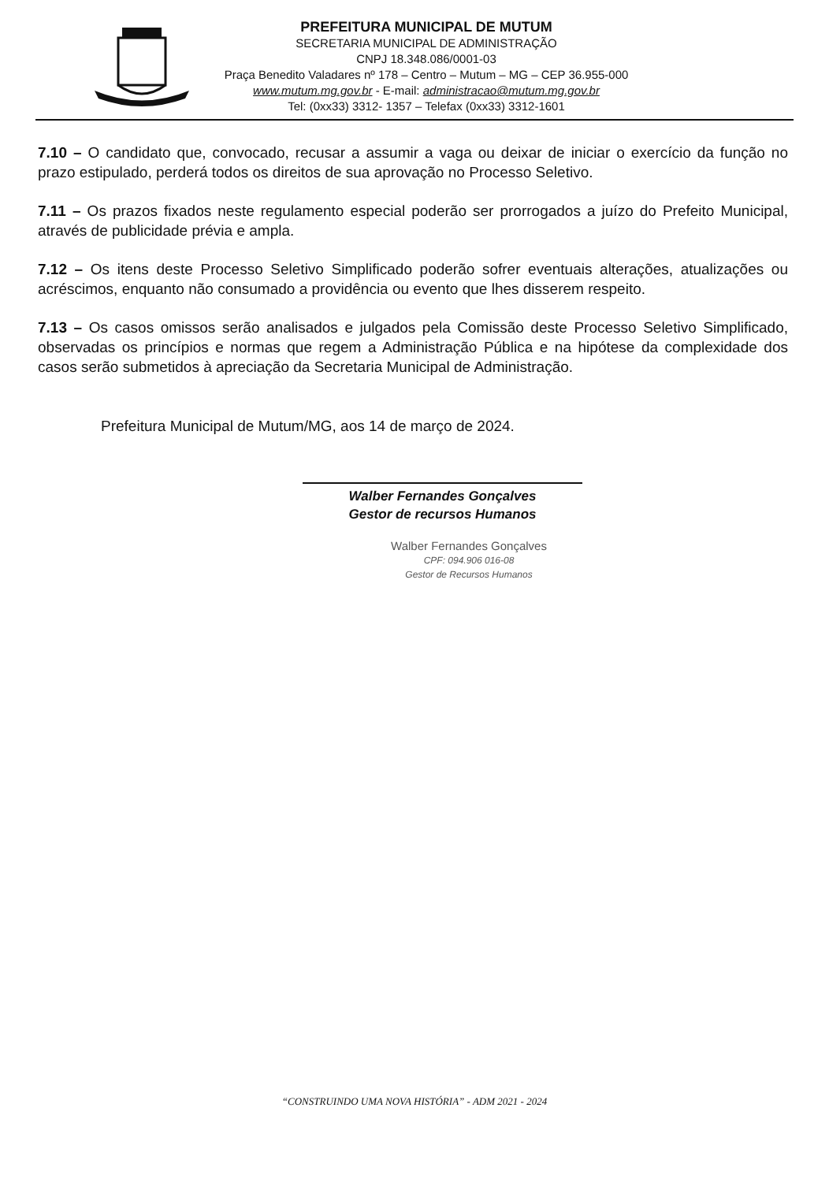PREFEITURA MUNICIPAL DE MUTUM
SECRETARIA MUNICIPAL DE ADMINISTRAÇÃO
CNPJ 18.348.086/0001-03
Praça Benedito Valadares nº 178 – Centro – Mutum – MG – CEP 36.955-000
www.mutum.mg.gov.br - E-mail: administracao@mutum.mg.gov.br
Tel: (0xx33) 3312- 1357 – Telefax (0xx33) 3312-1601
7.10 – O candidato que, convocado, recusar a assumir a vaga ou deixar de iniciar o exercício da função no prazo estipulado, perderá todos os direitos de sua aprovação no Processo Seletivo.
7.11 – Os prazos fixados neste regulamento especial poderão ser prorrogados a juízo do Prefeito Municipal, através de publicidade prévia e ampla.
7.12 – Os itens deste Processo Seletivo Simplificado poderão sofrer eventuais alterações, atualizações ou acréscimos, enquanto não consumado a providência ou evento que lhes disserem respeito.
7.13 – Os casos omissos serão analisados e julgados pela Comissão deste Processo Seletivo Simplificado, observadas os princípios e normas que regem a Administração Pública e na hipótese da complexidade dos casos serão submetidos à apreciação da Secretaria Municipal de Administração.
Prefeitura Municipal de Mutum/MG, aos 14 de março de 2024.
Walber Fernandes Gonçalves
Gestor de recursos Humanos
Walber Fernandes Gonçalves
CPF: 094.906 016-08
Gestor de Recursos Humanos
“CONSTRUINDO UMA NOVA HISTÓRIA” - ADM 2021 - 2024